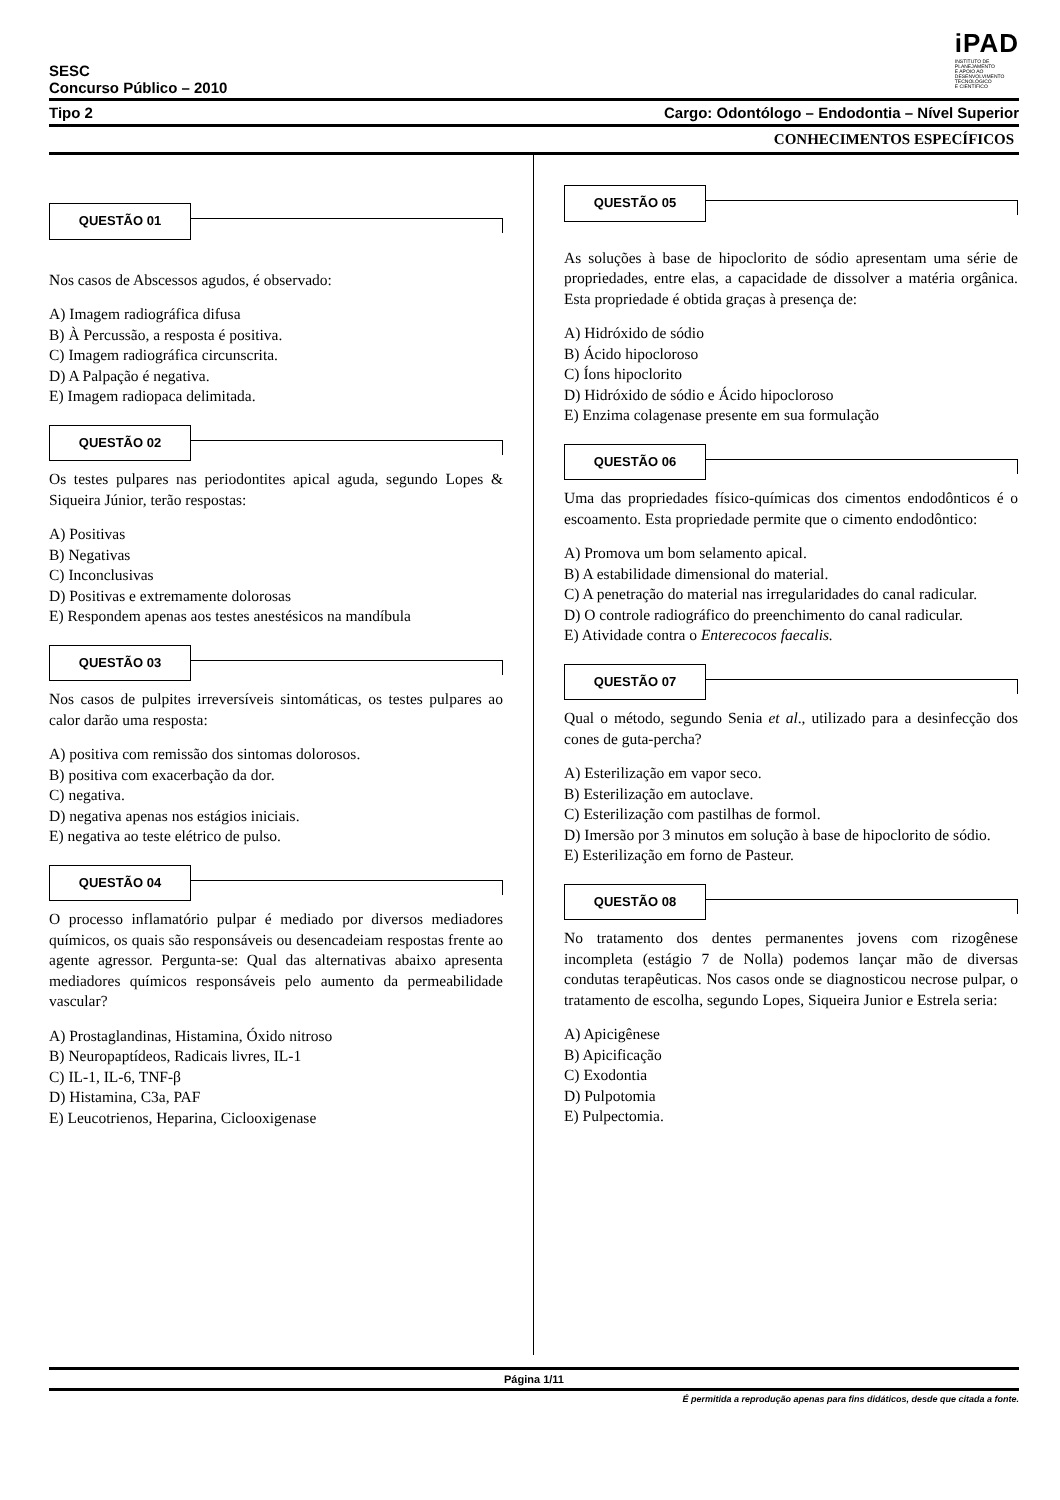iPAD
INSTITUTO DE
PLANEJAMENTO
E APOIO AO
DESENVOLVIMENTO
TECNOLÓGICO
E CIENTÍFICO
SESC
Concurso Público – 2010
Tipo 2 Cargo: Odontólogo – Endodontia – Nível Superior
CONHECIMENTOS ESPECÍFICOS
QUESTÃO 01
Nos casos de Abscessos agudos, é observado:
A) Imagem radiográfica difusa
B) À Percussão, a resposta é positiva.
C) Imagem radiográfica circunscrita.
D) A Palpação é negativa.
E) Imagem radiopaca delimitada.
QUESTÃO 02
Os testes pulpares nas periodontites apical aguda, segundo Lopes & Siqueira Júnior, terão respostas:
A) Positivas
B) Negativas
C) Inconclusivas
D) Positivas e extremamente dolorosas
E) Respondem apenas aos testes anestésicos na mandíbula
QUESTÃO 03
Nos casos de pulpites irreversíveis sintomáticas, os testes pulpares ao calor darão uma resposta:
A) positiva com remissão dos sintomas dolorosos.
B) positiva com exacerbação da dor.
C) negativa.
D) negativa apenas nos estágios iniciais.
E) negativa ao teste elétrico de pulso.
QUESTÃO 04
O processo inflamatório pulpar é mediado por diversos mediadores químicos, os quais são responsáveis ou desencadeiam respostas frente ao agente agressor. Pergunta-se: Qual das alternativas abaixo apresenta mediadores químicos responsáveis pelo aumento da permeabilidade vascular?
A) Prostaglandinas, Histamina, Óxido nitroso
B) Neuropaptídeos, Radicais livres, IL-1
C) IL-1, IL-6, TNF-β
D) Histamina, C3a, PAF
E) Leucotrienos, Heparina, Ciclooxigenase
QUESTÃO 05
As soluções à base de hipoclorito de sódio apresentam uma série de propriedades, entre elas, a capacidade de dissolver a matéria orgânica. Esta propriedade é obtida graças à presença de:
A) Hidróxido de sódio
B) Ácido hipocloroso
C) Íons hipoclorito
D) Hidróxido de sódio e Ácido hipocloroso
E) Enzima colagenase presente em sua formulação
QUESTÃO 06
Uma das propriedades físico-químicas dos cimentos endodônticos é o escoamento. Esta propriedade permite que o cimento endodôntico:
A) Promova um bom selamento apical.
B) A estabilidade dimensional do material.
C) A penetração do material nas irregularidades do canal radicular.
D) O controle radiográfico do preenchimento do canal radicular.
E) Atividade contra o Enterecocos faecalis.
QUESTÃO 07
Qual o método, segundo Senia et al., utilizado para a desinfecção dos cones de guta-percha?
A) Esterilização em vapor seco.
B) Esterilização em autoclave.
C) Esterilização com pastilhas de formol.
D) Imersão por 3 minutos em solução à base de hipoclorito de sódio.
E) Esterilização em forno de Pasteur.
QUESTÃO 08
No tratamento dos dentes permanentes jovens com rizogênese incompleta (estágio 7 de Nolla) podemos lançar mão de diversas condutas terapêuticas. Nos casos onde se diagnosticou necrose pulpar, o tratamento de escolha, segundo Lopes, Siqueira Junior e Estrela seria:
A) Apicigênese
B) Apicificação
C) Exodontia
D) Pulpotomia
E) Pulpectomia.
Página 1/11
É permitida a reprodução apenas para fins didáticos, desde que citada a fonte.